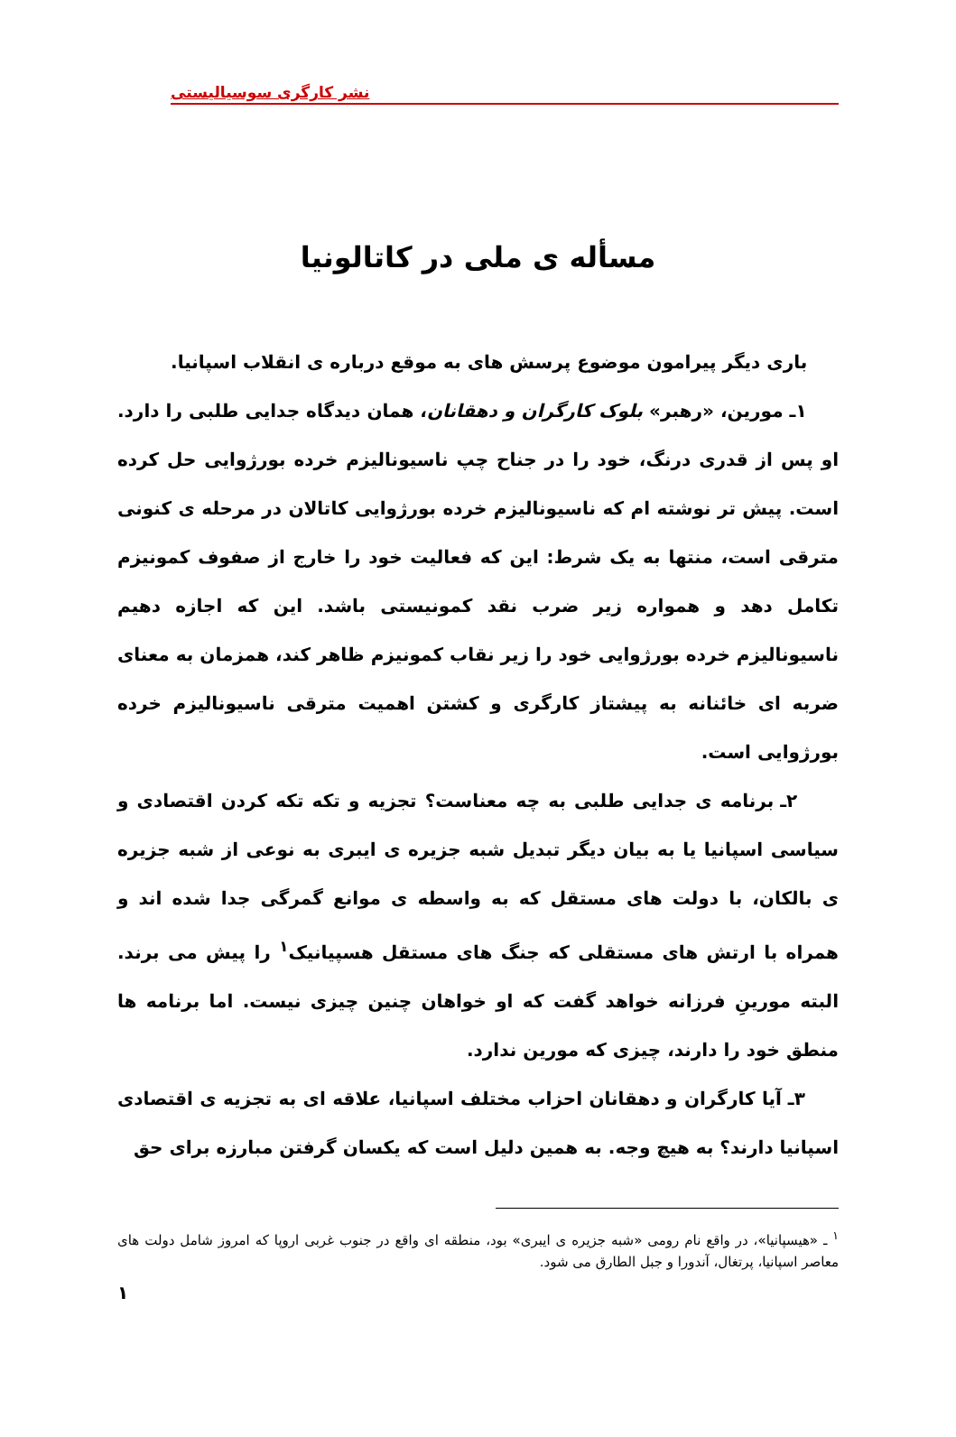نشر کارگری سوسیالیستی
مسأله ی ملی در کاتالونیا
باری دیگر پیرامون موضوع پرسش های به موقع درباره ی انقلاب اسپانیا.
۱ـ مورین، «رهبر» بلوک کارگران و دهقانان، همان دیدگاه جدایی طلبی را دارد. او پس از قدری درنگ، خود را در جناح چپ ناسیونالیزم خرده بورژوایی حل کرده است. پیش تر نوشته ام که ناسیونالیزم خرده بورژوایی کاتالان در مرحله ی کنونی مترقی است، منتها به یک شرط: این که فعالیت خود را خارج از صفوف کمونیزم تکامل دهد و همواره زیر ضرب نقد کمونیستی باشد. این که اجازه دهیم ناسیونالیزم خرده بورژوایی خود را زیر نقاب کمونیزم ظاهر کند، همزمان به معنای ضربه ای خائنانه به پیشتاز کارگری و کشتن اهمیت مترقی ناسیونالیزم خرده بورژوایی است.
۲ـ برنامه ی جدایی طلبی به چه معناست؟ تجزیه و تکه تکه کردن اقتصادی و سیاسی اسپانیا یا به بیان دیگر تبدیل شبه جزیره ی ایبری به نوعی از شبه جزیره ی بالکان، با دولت های مستقل که به واسطه ی موانع گمرگی جدا شده اند و همراه با ارتش های مستقلی که جنگ های مستقل هسپیانیک<sup>۱</sup> را پیش می برند. البته مورینِ فرزانه خواهد گفت که او خواهان چنین چیزی نیست. اما برنامه ها منطق خود را دارند، چیزی که مورین ندارد.
۳ـ آیا کارگران و دهقانان احزاب مختلف اسپانیا، علاقه ای به تجزیه ی اقتصادی اسپانیا دارند؟ به هیچ وجه. به همین دلیل است که یکسان گرفتن مبارزه برای حق
<sup>۱</sup> ـ «هیسپانیا»، در واقع نام رومی «شبه جزیره ی ایبری» بود، منطقه ای واقع در جنوب غربی اروپا که امروز شامل دولت های معاصر اسپانیا، پرتغال، آندورا و جبل الطارق می شود.
۱